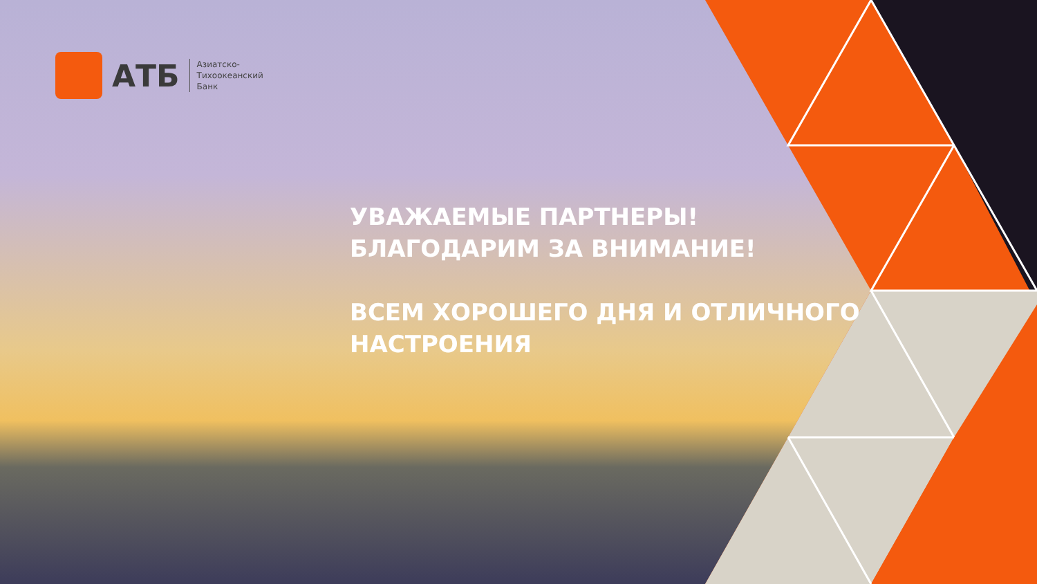АТБ
Азиатско-
Тихоокеанский
Банк
УВАЖАЕМЫЕ ПАРТНЕРЫ!
БЛАГОДАРИМ ЗА ВНИМАНИЕ!
ВСЕМ ХОРОШЕГО ДНЯ И ОТЛИЧНОГО
НАСТРОЕНИЯ